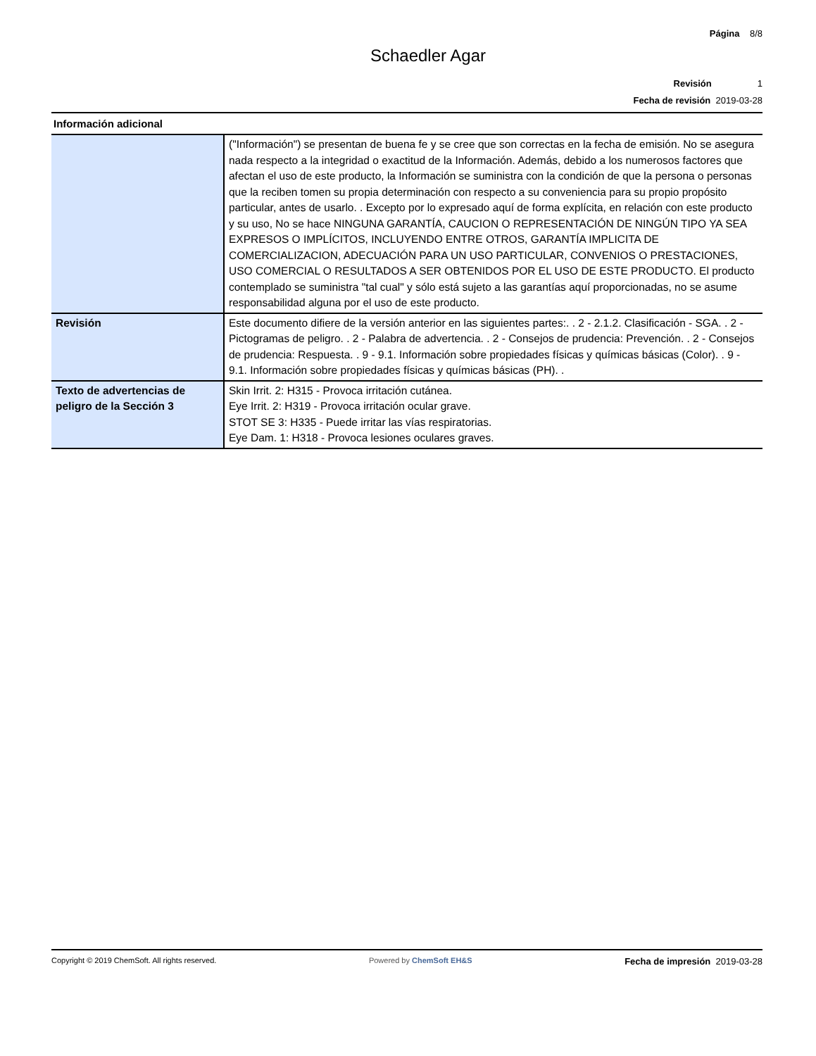Página 8/8
Schaedler Agar
Revisión 1
Fecha de revisión 2019-03-28
Información adicional
| | ("Información") se presentan de buena fe y se cree que son correctas en la fecha de emisión. No se asegura nada respecto a la integridad o exactitud de la Información. Además, debido a los numerosos factores que afectan el uso de este producto, la Información se suministra con la condición de que la persona o personas que la reciben tomen su propia determinación con respecto a su conveniencia para su propio propósito particular, antes de usarlo. . Excepto por lo expresado aquí de forma explícita, en relación con este producto y su uso, No se hace NINGUNA GARANTÍA, CAUCION O REPRESENTACIÓN DE NINGÚN TIPO YA SEA EXPRESOS O IMPLÍCITOS, INCLUYENDO ENTRE OTROS, GARANTÍA IMPLICITA DE COMERCIALIZACION, ADECUACIÓN PARA UN USO PARTICULAR, CONVENIOS O PRESTACIONES, USO COMERCIAL O RESULTADOS A SER OBTENIDOS POR EL USO DE ESTE PRODUCTO. El producto contemplado se suministra "tal cual" y sólo está sujeto a las garantías aquí proporcionadas, no se asume responsabilidad alguna por el uso de este producto. |
| Revisión | Este documento difiere de la versión anterior en las siguientes partes:. . 2 - 2.1.2. Clasificación - SGA. . 2 - Pictogramas de peligro. . 2 - Palabra de advertencia. . 2 - Consejos de prudencia: Prevención. . 2 - Consejos de prudencia: Respuesta. . 9 - 9.1. Información sobre propiedades físicas y químicas básicas (Color). . 9 - 9.1. Información sobre propiedades físicas y químicas básicas (PH). . |
| Texto de advertencias de peligro de la Sección 3 | Skin Irrit. 2: H315 - Provoca irritación cutánea. Eye Irrit. 2: H319 - Provoca irritación ocular grave. STOT SE 3: H335 - Puede irritar las vías respiratorias. Eye Dam. 1: H318 - Provoca lesiones oculares graves. |
Copyright © 2019 ChemSoft. All rights reserved.
Powered by ChemSoft EH&S
Fecha de impresión 2019-03-28